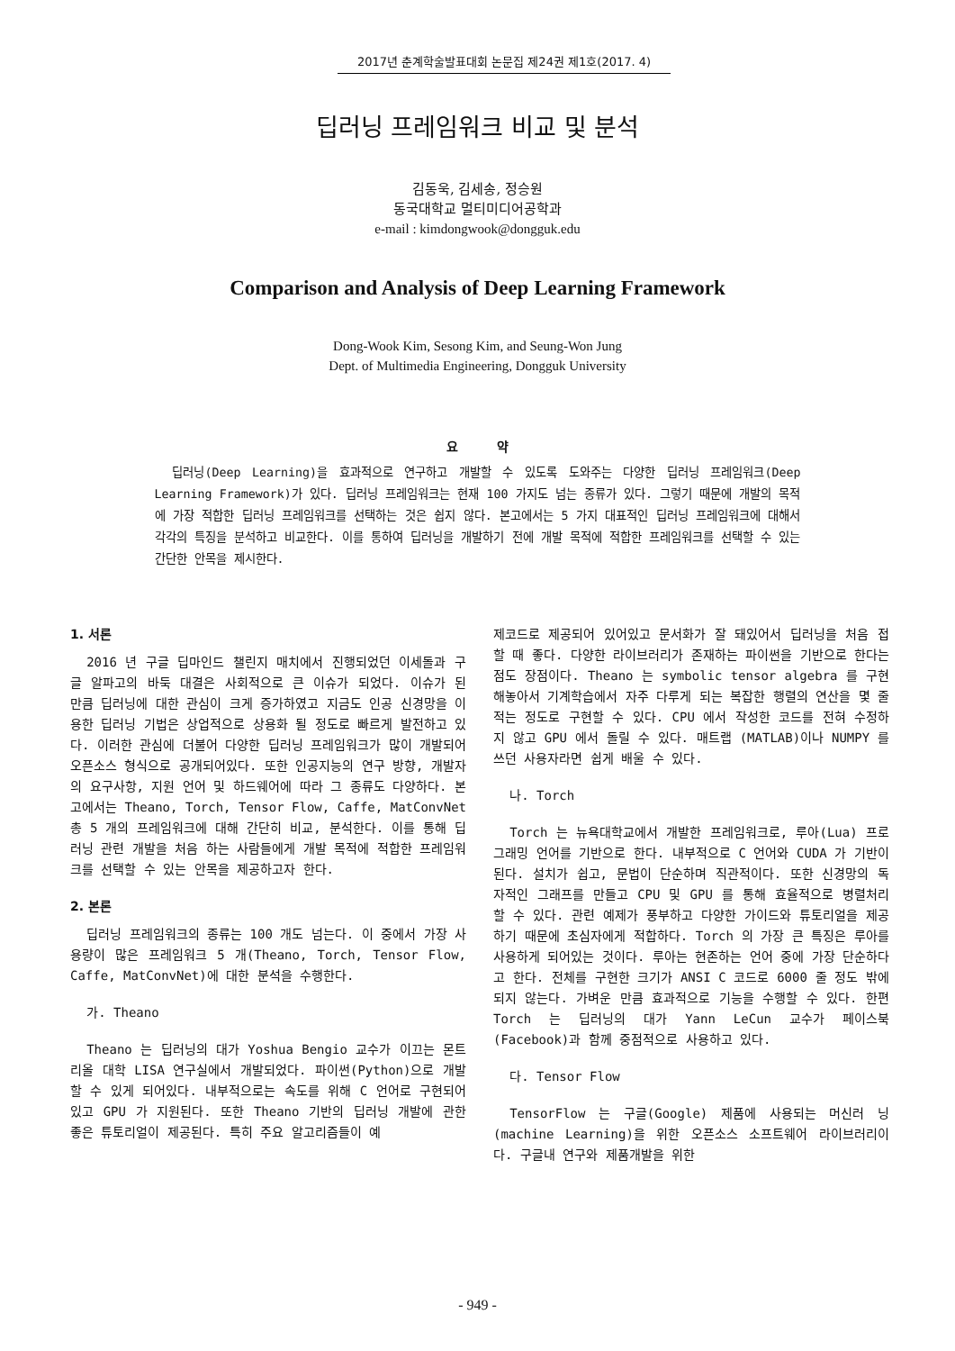2017년 춘계학술발표대회 논문집 제24권 제1호(2017. 4)
딥러닝 프레임워크 비교 및 분석
김동욱, 김세송, 정승원
동국대학교 멀티미디어공학과
e-mail : kimdongwook@dongguk.edu
Comparison and Analysis of Deep Learning Framework
Dong-Wook Kim, Sesong Kim, and Seung-Won Jung
Dept. of Multimedia Engineering, Dongguk University
요 약
딥러닝(Deep Learning)을 효과적으로 연구하고 개발할 수 있도록 도와주는 다양한 딥러닝 프레임워크(Deep Learning Framework)가 있다. 딥러닝 프레임워크는 현재 100 가지도 넘는 종류가 있다. 그렇기 때문에 개발의 목적에 가장 적합한 딥러닝 프레임워크를 선택하는 것은 쉽지 않다. 본고에서는 5 가지 대표적인 딥러닝 프레임워크에 대해서 각각의 특징을 분석하고 비교한다. 이를 통하여 딥러닝을 개발하기 전에 개발 목적에 적합한 프레임워크를 선택할 수 있는 간단한 안목을 제시한다.
1. 서론
2016 년 구글 딥마인드 챌린지 매치에서 진행되었던 이세돌과 구글 알파고의 바둑 대결은 사회적으로 큰 이슈가 되었다. 이슈가 된 만큼 딥러닝에 대한 관심이 크게 증가하였고 지금도 인공 신경망을 이용한 딥러닝 기법은 상업적으로 상용화 될 정도로 빠르게 발전하고 있다. 이러한 관심에 더불어 다양한 딥러닝 프레임워크가 많이 개발되어 오픈소스 형식으로 공개되어있다. 또한 인공지능의 연구 방향, 개발자의 요구사항, 지원 언어 및 하드웨어에 따라 그 종류도 다양하다. 본고에서는 Theano, Torch, Tensor Flow, Caffe, MatConvNet 총 5 개의 프레임워크에 대해 간단히 비교, 분석한다. 이를 통해 딥러닝 관련 개발을 처음 하는 사람들에게 개발 목적에 적합한 프레임워크를 선택할 수 있는 안목을 제공하고자 한다.
2. 본론
딥러닝 프레임워크의 종류는 100 개도 넘는다. 이 중에서 가장 사용량이 많은 프레임워크 5 개(Theano, Torch, Tensor Flow, Caffe, MatConvNet)에 대한 분석을 수행한다.
가. Theano
Theano 는 딥러닝의 대가 Yoshua Bengio 교수가 이끄는 몬트리올 대학 LISA 연구실에서 개발되었다. 파이썬(Python)으로 개발할 수 있게 되어있다. 내부적으로는 속도를 위해 C 언어로 구현되어있고 GPU 가 지원된다. 또한 Theano 기반의 딥러닝 개발에 관한 좋은 튜토리얼이 제공된다. 특히 주요 알고리즘들이 예
제코드로 제공되어 있어있고 문서화가 잘 돼있어서 딥러닝을 처음 접할 때 좋다. 다양한 라이브러리가 존재하는 파이썬을 기반으로 한다는 점도 장점이다. Theano 는 symbolic tensor algebra 를 구현해놓아서 기계학습에서 자주 다루게 되는 복잡한 행렬의 연산을 몇 줄 적는 정도로 구현할 수 있다. CPU 에서 작성한 코드를 전혀 수정하지 않고 GPU 에서 돌릴 수 있다. 매트랩 (MATLAB)이나 NUMPY 를 쓰던 사용자라면 쉽게 배울 수 있다.
나. Torch
Torch 는 뉴욕대학교에서 개발한 프레임워크로, 루아(Lua) 프로그래밍 언어를 기반으로 한다. 내부적으로 C 언어와 CUDA 가 기반이 된다. 설치가 쉽고, 문법이 단순하며 직관적이다. 또한 신경망의 독자적인 그래프를 만들고 CPU 및 GPU 를 통해 효율적으로 병렬처리 할 수 있다. 관련 예제가 풍부하고 다양한 가이드와 튜토리얼을 제공하기 때문에 초심자에게 적합하다. Torch 의 가장 큰 특징은 루아를 사용하게 되어있는 것이다. 루아는 현존하는 언어 중에 가장 단순하다고 한다. 전체를 구현한 크기가 ANSI C 코드로 6000 줄 정도 밖에 되지 않는다. 가벼운 만큼 효과적으로 기능을 수행할 수 있다. 한편 Torch 는 딥러닝의 대가 Yann LeCun 교수가 페이스북(Facebook)과 함께 중점적으로 사용하고 있다.
다. Tensor Flow
TensorFlow 는 구글(Google) 제품에 사용되는 머신러 닝(machine Learning)을 위한 오픈소스 소프트웨어 라이브러리이다. 구글내 연구와 제품개발을 위한
- 949 -